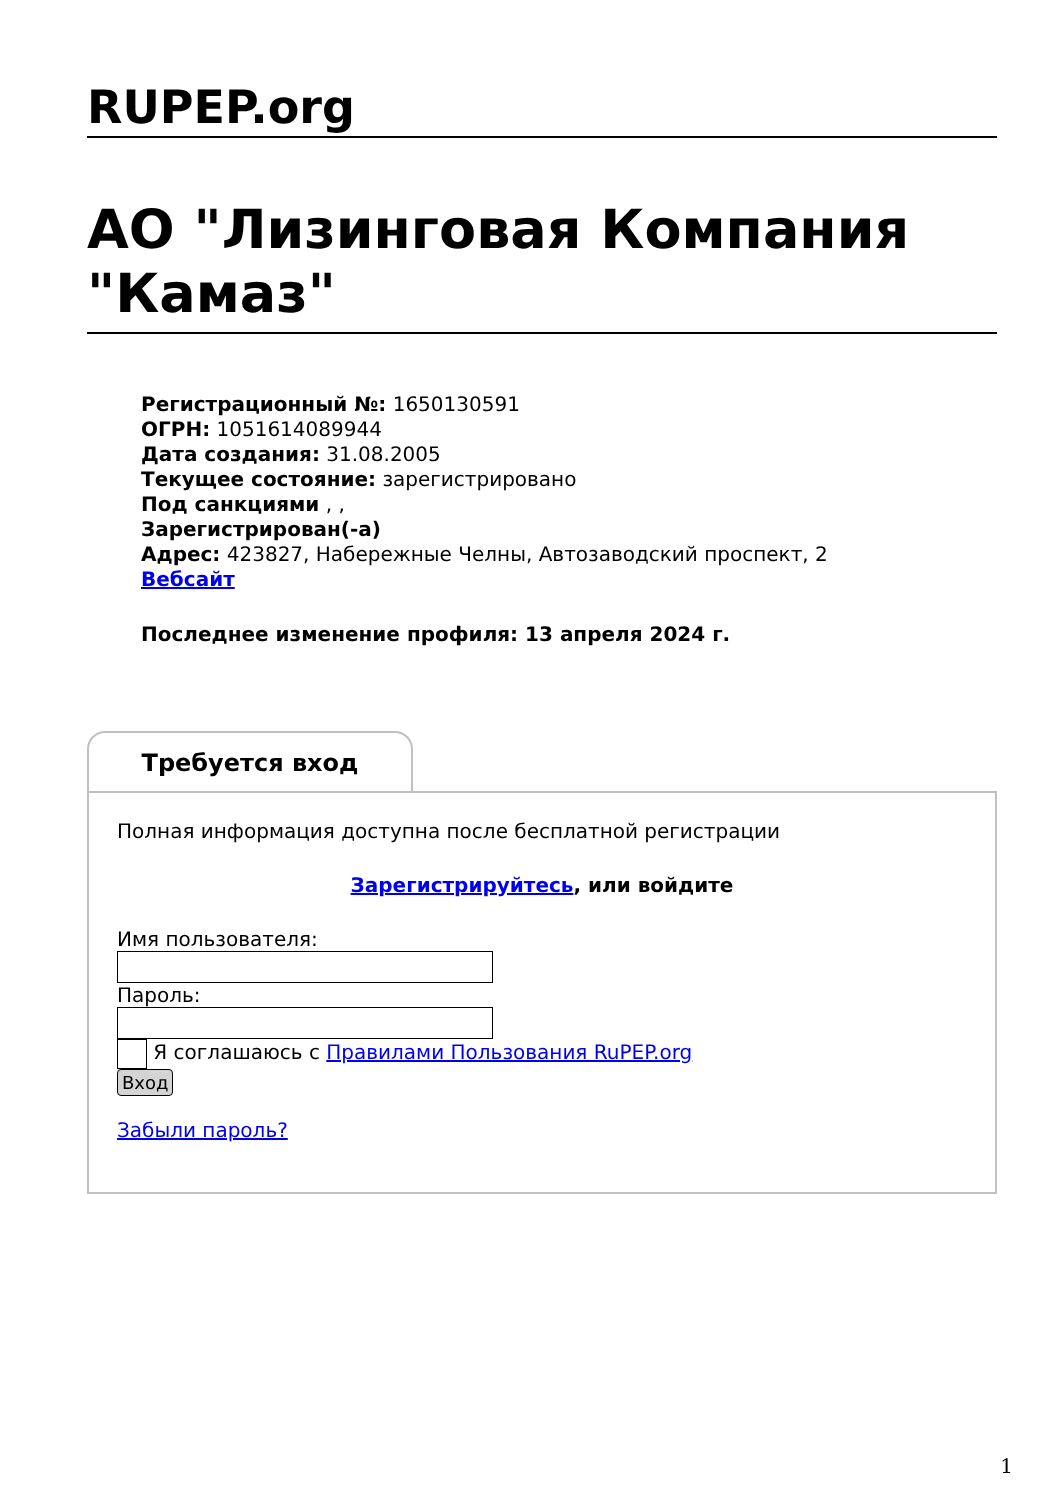RUPEP.org
АО "Лизинговая Компания "Камаз"
Регистрационный №: 1650130591
ОГРН: 1051614089944
Дата создания: 31.08.2005
Текущее состояние: зарегистрировано
Под санкциями , ,
Зарегистрирован(-а)
Адрес: 423827, Набережные Челны, Автозаводский проспект, 2
Вебсайт
Последнее изменение профиля: 13 апреля 2024 г.
Требуется вход
Полная информация доступна после бесплатной регистрации
Зарегистрируйтесь, или войдите
Имя пользователя:
Пароль:
Я соглашаюсь с Правилами Пользования RuPEP.org
Вход
Забыли пароль?
1